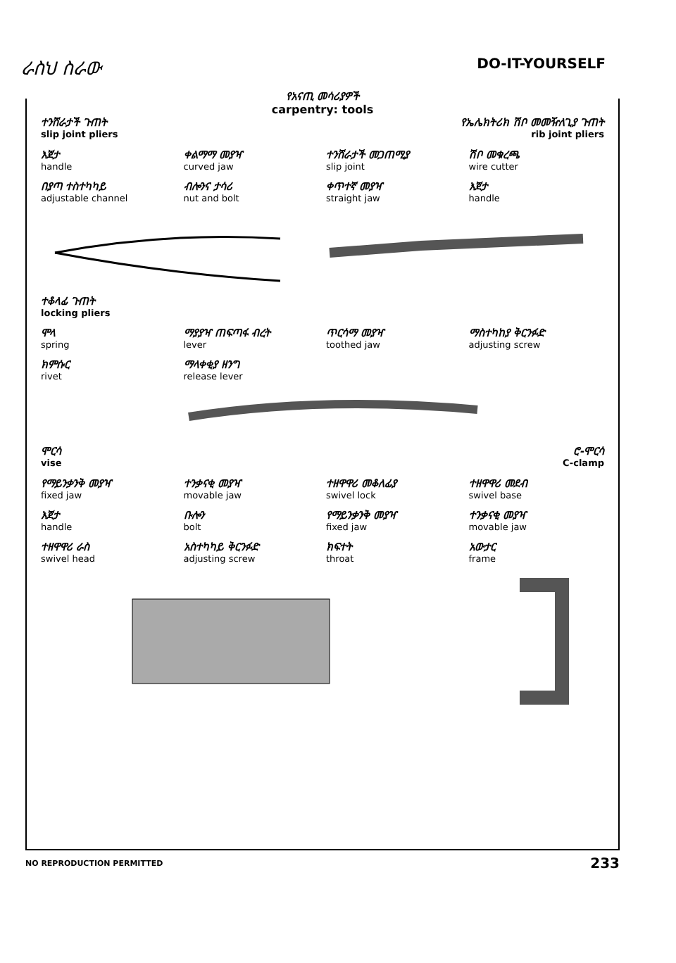ራስህ ስራው
DO-IT-YOURSELF
የአናጢ መሳሪያዎች
carpentry: tools
ተንሸራታች ጉጠት
slip joint pliers
የኤሌክትሪክ ሽቦ መመዥለጊያ ጉጠት
rib joint pliers
እጀታ
handle
ቀልማማ መያዣ
curved jaw
ተንሸራታች መጋጠሚያ
slip joint
ሽቦ መቁረጫ
wire cutter
በያጣ ተስተካካይ
adjustable channel
ብሎንና ታሳሪ
nut and bolt
ቀጥተኛ መያዣ
straight jaw
እጀታ
handle
ተቆላፊ ጉጠት
locking pliers
ሞላ
spring
ማያያዣ ጠፍጣፋ ብረት
lever
ጥርሳማ መያዣ
toothed jaw
ማስተካከያ ቅርንፉድ
adjusting screw
ክምሱር
rivet
ማላቀቂያ ዘንግ
release lever
ሞርሳ
vise
ሮ-ሞርሳ
C-clamp
የማይንቃንቅ መያዣ
fixed jaw
ተንቃናቂ መያዣ
movable jaw
ተዘዋዋሪ መቆለፊያ
swivel lock
ተዘዋዋሪ መደብ
swivel base
እጀታ
handle
ቡሎን
bolt
የማይንቃንቅ መያዣ
fixed jaw
ተንቃናቂ መያዣ
movable jaw
ተዘዋዋሪ ራስ
swivel head
አስተካካይ ቅርንፉድ
adjusting screw
ክፍተት
throat
አውታር
frame
NO REPRODUCTION PERMITTED 233